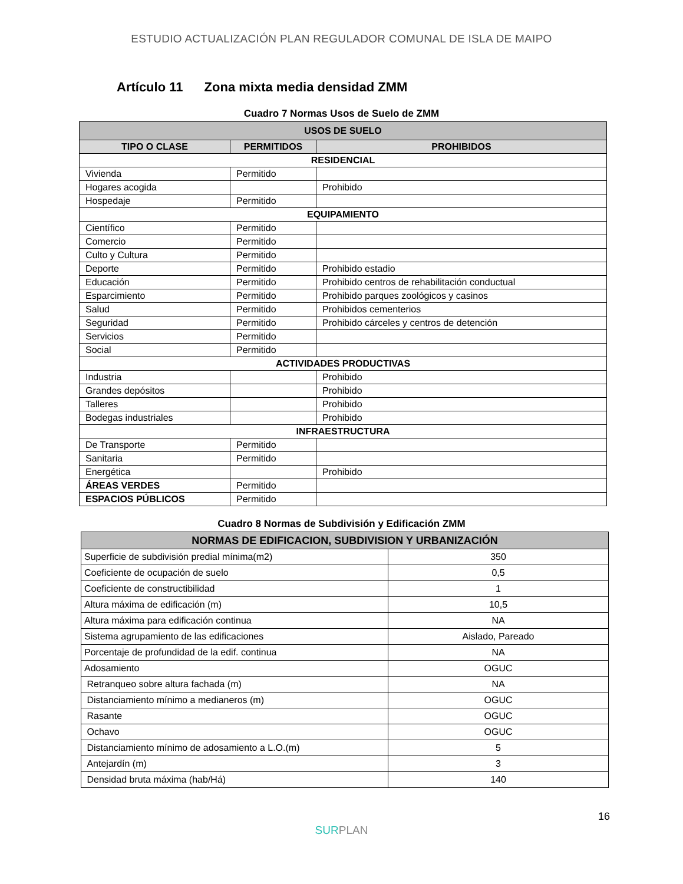ESTUDIO ACTUALIZACIÓN PLAN REGULADOR COMUNAL DE ISLA DE MAIPO
Artículo 11 Zona mixta media densidad ZMM
Cuadro 7 Normas Usos de Suelo de ZMM
| USOS DE SUELO | | |
| --- | --- | --- |
| TIPO O CLASE | PERMITIDOS | PROHIBIDOS |
| RESIDENCIAL | | |
| Vivienda | Permitido | |
| Hogares acogida | | Prohibido |
| Hospedaje | Permitido | |
| EQUIPAMIENTO | | |
| Científico | Permitido | |
| Comercio | Permitido | |
| Culto y Cultura | Permitido | |
| Deporte | Permitido | Prohibido estadio |
| Educación | Permitido | Prohibido centros de rehabilitación conductual |
| Esparcimiento | Permitido | Prohibido parques zoológicos y casinos |
| Salud | Permitido | Prohibidos cementerios |
| Seguridad | Permitido | Prohibido cárceles y centros de detención |
| Servicios | Permitido | |
| Social | Permitido | |
| ACTIVIDADES PRODUCTIVAS | | |
| Industria | | Prohibido |
| Grandes depósitos | | Prohibido |
| Talleres | | Prohibido |
| Bodegas industriales | | Prohibido |
| INFRAESTRUCTURA | | |
| De Transporte | Permitido | |
| Sanitaria | Permitido | |
| Energética | | Prohibido |
| ÁREAS VERDES | Permitido | |
| ESPACIOS PÚBLICOS | Permitido | |
Cuadro 8 Normas de Subdivisión y Edificación ZMM
| NORMAS DE EDIFICACION, SUBDIVISION Y URBANIZACIÓN | |
| --- | --- |
| Superficie de subdivisión predial mínima(m2) | 350 |
| Coeficiente de ocupación de suelo | 0,5 |
| Coeficiente de constructibilidad | 1 |
| Altura máxima de edificación (m) | 10,5 |
| Altura máxima para edificación continua | NA |
| Sistema agrupamiento de las edificaciones | Aislado, Pareado |
| Porcentaje de profundidad de la edif. continua | NA |
| Adosamiento | OGUC |
| Retranqueo sobre altura fachada (m) | NA |
| Distanciamiento mínimo a medianeros (m) | OGUC |
| Rasante | OGUC |
| Ochavo | OGUC |
| Distanciamiento mínimo de adosamiento a L.O.(m) | 5 |
| Antejardín (m) | 3 |
| Densidad bruta máxima (hab/Há) | 140 |
16
SURPLAN